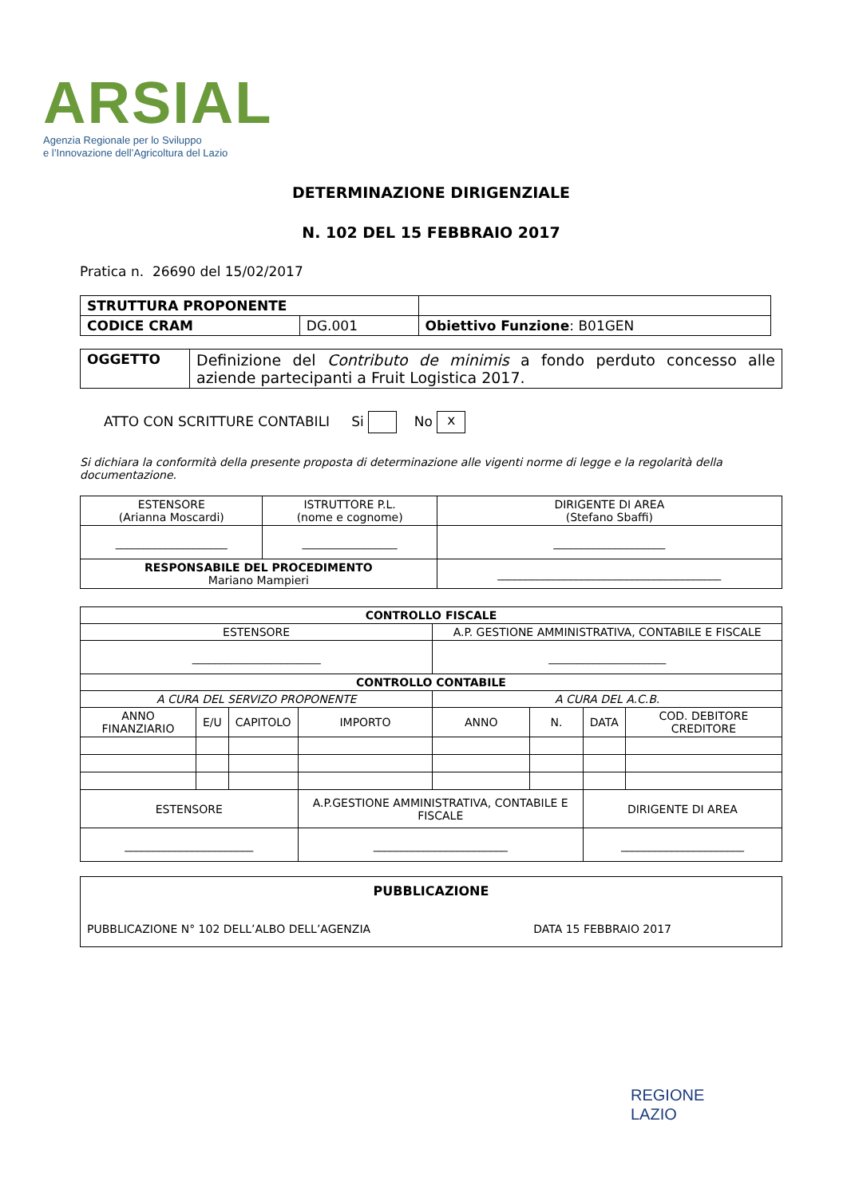ARSIAL
Agenzia Regionale per lo Sviluppo
e l’Innovazione dell’Agricoltura del Lazio
DETERMINAZIONE DIRIGENZIALE
N. 102 DEL 15 FEBBRAIO 2017
Pratica n. 26690 del 15/02/2017
| STRUTTURA PROPONENTE | | |
| CODICE CRAM | DG.001 | Obiettivo Funzione : B01GEN |
| OGGETTO | Definizione del Contributo de minimis a fondo perduto concesso alle aziende partecipanti a Fruit Logistica 2017. |
ATTO CON SCRITTURE CONTABILI Si No x
Si dichiara la conformità della presente proposta di determinazione alle vigenti norme di legge e la regolarità della documentazione.
| ESTENSORE (Arianna Moscardi) | ISTRUTTORE P.L. (nome e cognome) | DIRIGENTE DI AREA (Stefano Sbaffi) |
| ____________________ | _________________ | ____________________ |
| RESPONSABILE DEL PROCEDIMENTO Mariano Mampieri | | ________________________________________ |
| CONTROLLO FISCALE | | | | | | | |
| ESTENSORE | | | | A.P. GESTIONE AMMINISTRATIVA, CONTABILE E FISCALE | | | |
| _______________________ | | | | _____________________ | | | |
| CONTROLLO CONTABILE | | | | | | | |
| A CURA DEL SERVIZO PROPONENTE | | | | A CURA DEL A.C.B. | | | |
| ANNO FINANZIARIO | E/U | CAPITOLO | IMPORTO | ANNO | N. | DATA | COD. DEBITORE CREDITORE |
| ESTENSORE | | | A.P.GESTIONE AMMINISTRATIVA, CONTABILE E FISCALE | | | DIRIGENTE DI AREA | |
| _______________________ | | | ________________________ | | | ______________________ | |
| PUBBLICAZIONE PUBBLICAZIONE N° 102 DELL’ALBO DELL’AGENZIA DATA 15 FEBBRAIO 2017 |
REGIONE
LAZIO